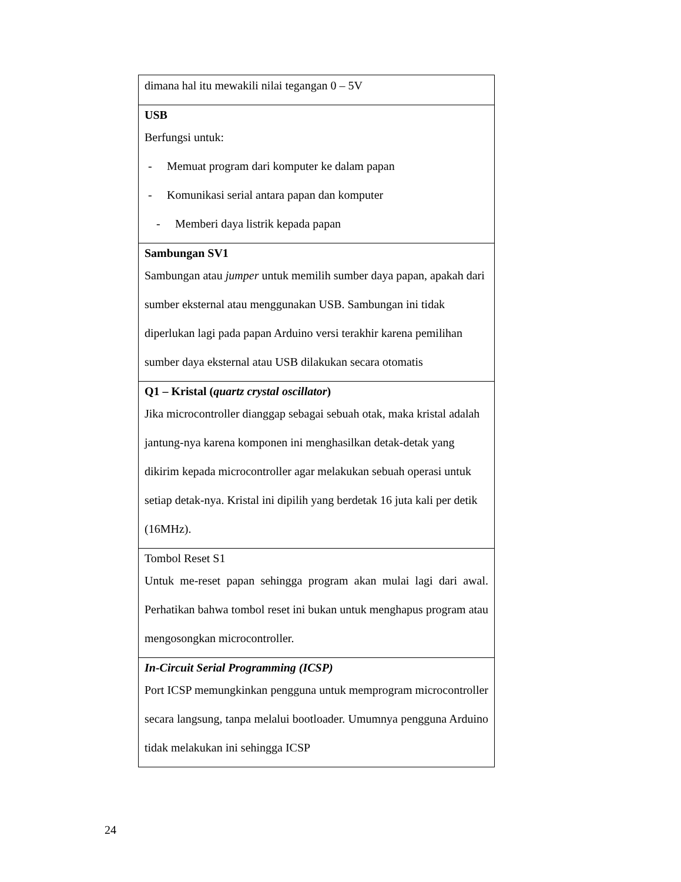| dimana hal itu mewakili nilai tegangan 0 – 5V |
| USB Berfungsi untuk: - Memuat program dari komputer ke dalam papan - Komunikasi serial antara papan dan komputer - Memberi daya listrik kepada papan |
| Sambungan SV1 Sambungan atau jumper untuk memilih sumber daya papan, apakah dari sumber eksternal atau menggunakan USB. Sambungan ini tidak diperlukan lagi pada papan Arduino versi terakhir karena pemilihan sumber daya eksternal atau USB dilakukan secara otomatis |
| Q1 – Kristal ( quartz crystal oscillator ) Jika microcontroller dianggap sebagai sebuah otak, maka kristal adalah jantung-nya karena komponen ini menghasilkan detak-detak yang dikirim kepada microcontroller agar melakukan sebuah operasi untuk setiap detak-nya. Kristal ini dipilih yang berdetak 16 juta kali per detik (16MHz). |
| Tombol Reset S1 Untuk me-reset papan sehingga program akan mulai lagi dari awal. Perhatikan bahwa tombol reset ini bukan untuk menghapus program atau mengosongkan microcontroller. |
| In-Circuit Serial Programming (ICSP) Port ICSP memungkinkan pengguna untuk memprogram microcontroller secara langsung, tanpa melalui bootloader. Umumnya pengguna Arduino tidak melakukan ini sehingga ICSP |
24